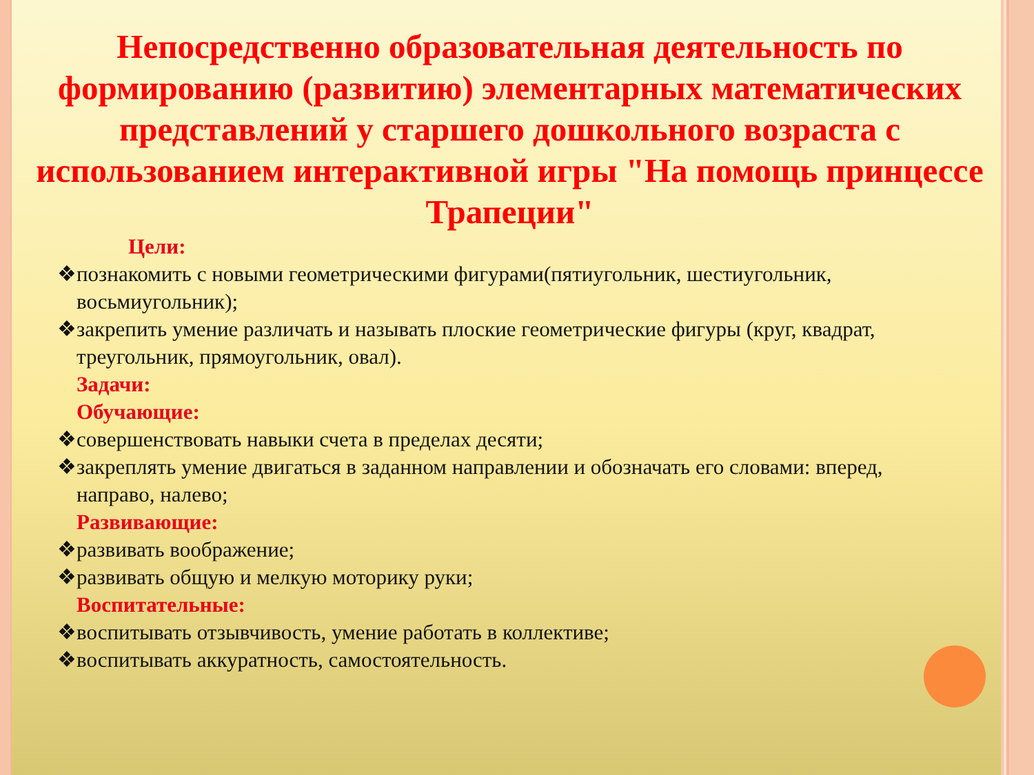Непосредственно образовательная деятельность по формированию (развитию) элементарных математических представлений у старшего дошкольного возраста с использованием интерактивной игры "На помощь принцессе Трапеции"
Цели:
❖познакомить с новыми геометрическими фигурами(пятиугольник, шестиугольник, восьмиугольник);
❖закрепить умение различать и называть плоские геометрические фигуры (круг, квадрат, треугольник, прямоугольник, овал).
Задачи:
Обучающие:
❖совершенствовать навыки счета в пределах десяти;
❖закреплять умение двигаться в заданном направлении и обозначать его словами: вперед, направо, налево;
Развивающие:
❖развивать воображение;
❖развивать общую и мелкую моторику руки;
Воспитательные:
❖воспитывать отзывчивость, умение работать в коллективе;
❖воспитывать аккуратность, самостоятельность.